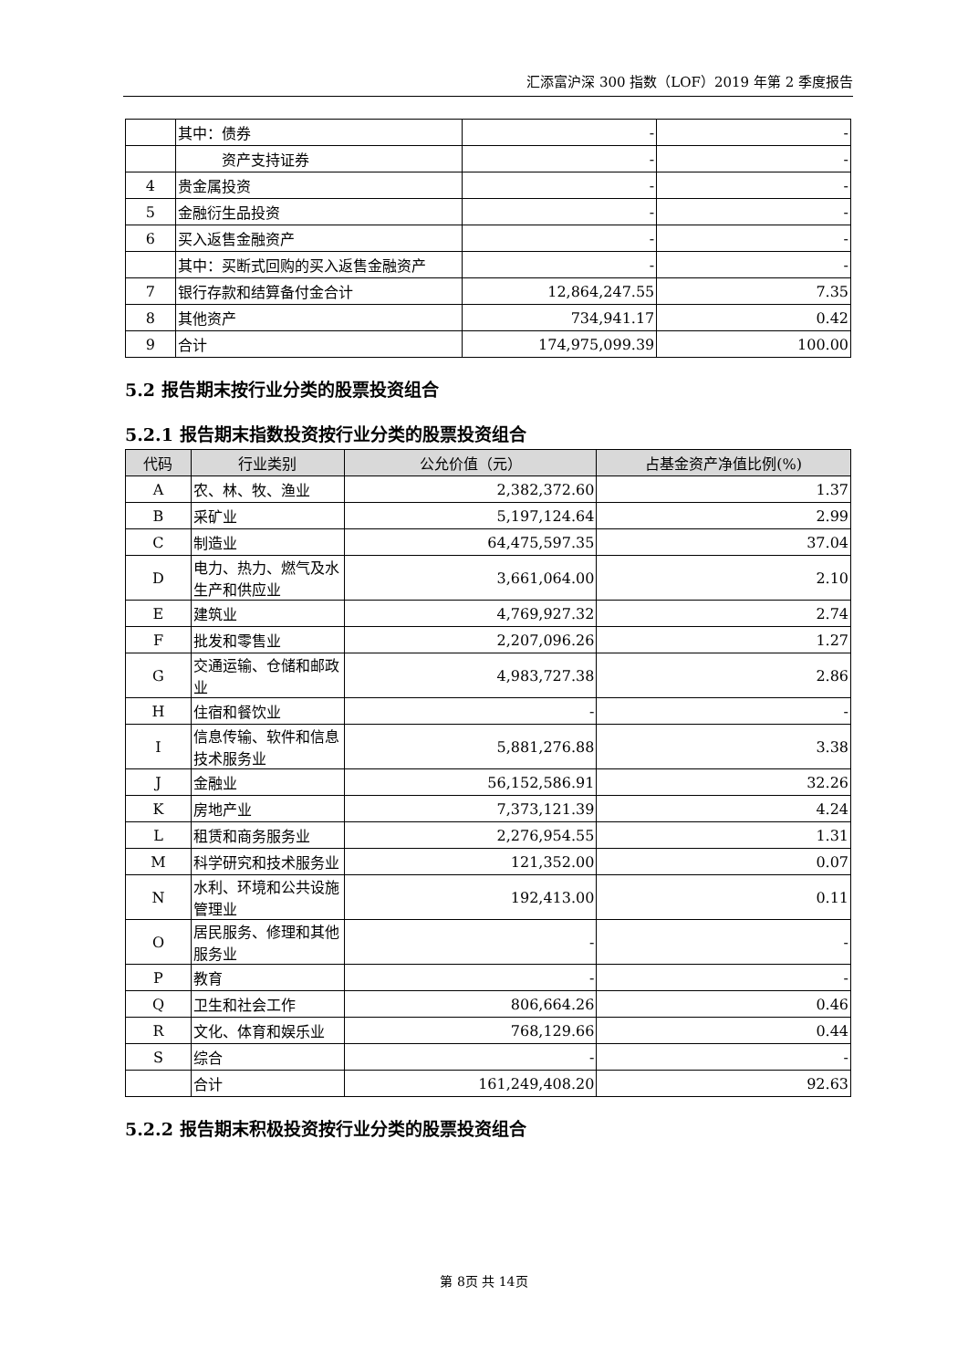汇添富沪深 300 指数（LOF）2019 年第 2 季度报告
| | 其中：债券 | - | - |
| | 资产支持证券 | - | - |
| 4 | 贵金属投资 | - | - |
| 5 | 金融衍生品投资 | - | - |
| 6 | 买入返售金融资产 | - | - |
| | 其中：买断式回购的买入返售金融资产 | - | - |
| 7 | 银行存款和结算备付金合计 | 12,864,247.55 | 7.35 |
| 8 | 其他资产 | 734,941.17 | 0.42 |
| 9 | 合计 | 174,975,099.39 | 100.00 |
5.2 报告期末按行业分类的股票投资组合
5.2.1 报告期末指数投资按行业分类的股票投资组合
| 代码 | 行业类别 | 公允价值（元） | 占基金资产净值比例(%) |
| --- | --- | --- | --- |
| A | 农、林、牧、渔业 | 2,382,372.60 | 1.37 |
| B | 采矿业 | 5,197,124.64 | 2.99 |
| C | 制造业 | 64,475,597.35 | 37.04 |
| D | 电力、热力、燃气及水生产和供应业 | 3,661,064.00 | 2.10 |
| E | 建筑业 | 4,769,927.32 | 2.74 |
| F | 批发和零售业 | 2,207,096.26 | 1.27 |
| G | 交通运输、仓储和邮政业 | 4,983,727.38 | 2.86 |
| H | 住宿和餐饮业 | - | - |
| I | 信息传输、软件和信息技术服务业 | 5,881,276.88 | 3.38 |
| J | 金融业 | 56,152,586.91 | 32.26 |
| K | 房地产业 | 7,373,121.39 | 4.24 |
| L | 租赁和商务服务业 | 2,276,954.55 | 1.31 |
| M | 科学研究和技术服务业 | 121,352.00 | 0.07 |
| N | 水利、环境和公共设施管理业 | 192,413.00 | 0.11 |
| O | 居民服务、修理和其他服务业 | - | - |
| P | 教育 | - | - |
| Q | 卫生和社会工作 | 806,664.26 | 0.46 |
| R | 文化、体育和娱乐业 | 768,129.66 | 0.44 |
| S | 综合 | - | - |
| | 合计 | 161,249,408.20 | 92.63 |
5.2.2 报告期末积极投资按行业分类的股票投资组合
第 8页 共 14页